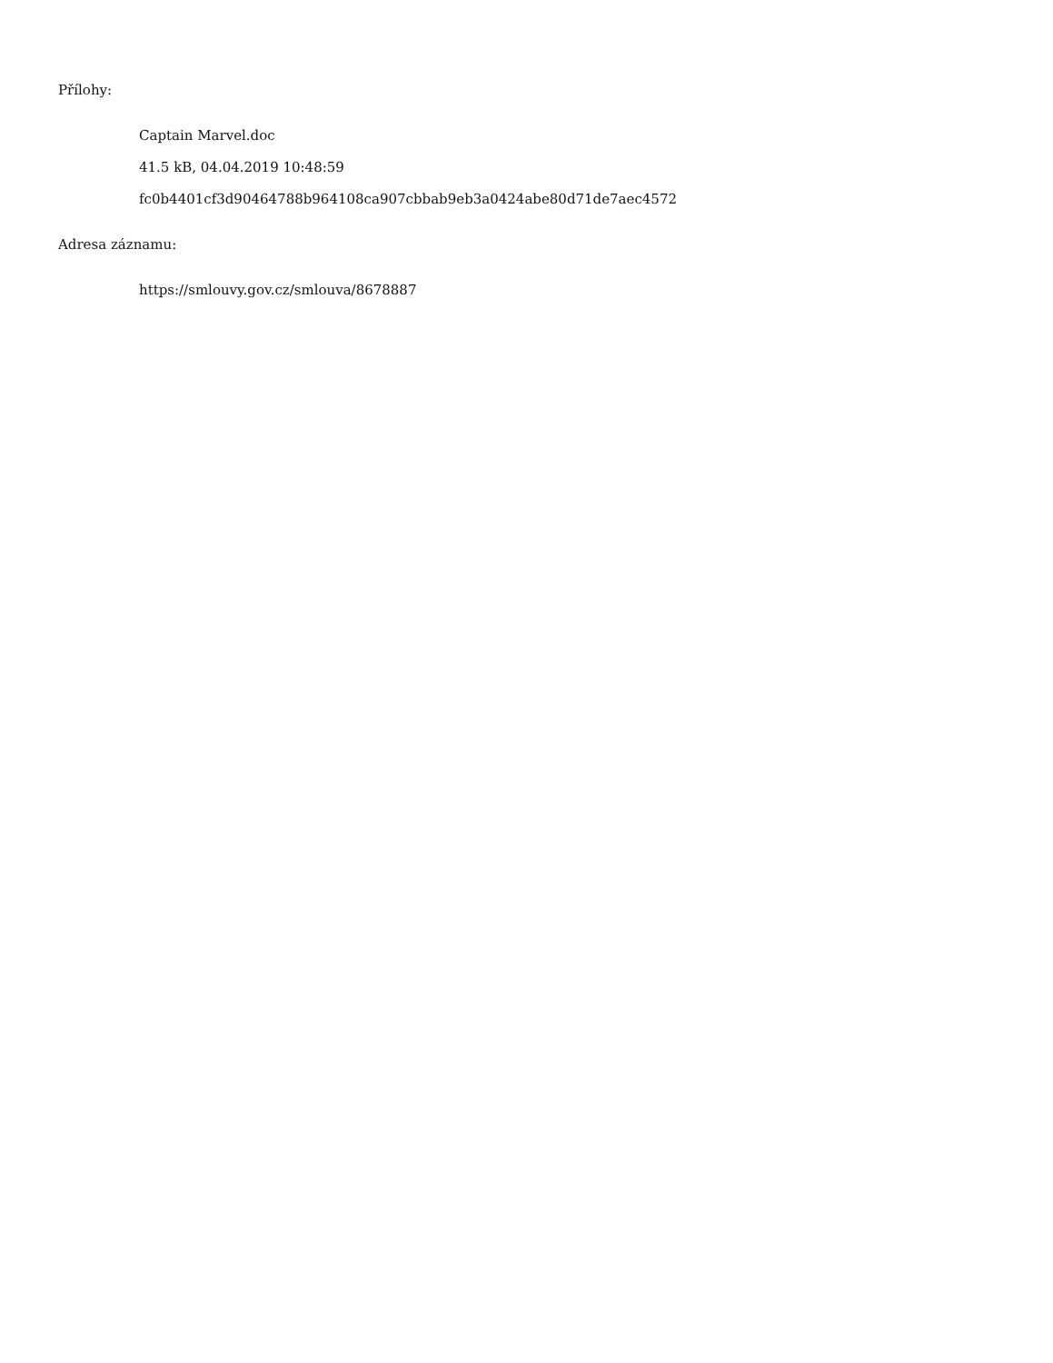Přílohy:
Captain Marvel.doc
41.5 kB, 04.04.2019 10:48:59
fc0b4401cf3d90464788b964108ca907cbbab9eb3a0424abe80d71de7aec4572
Adresa záznamu:
https://smlouvy.gov.cz/smlouva/8678887